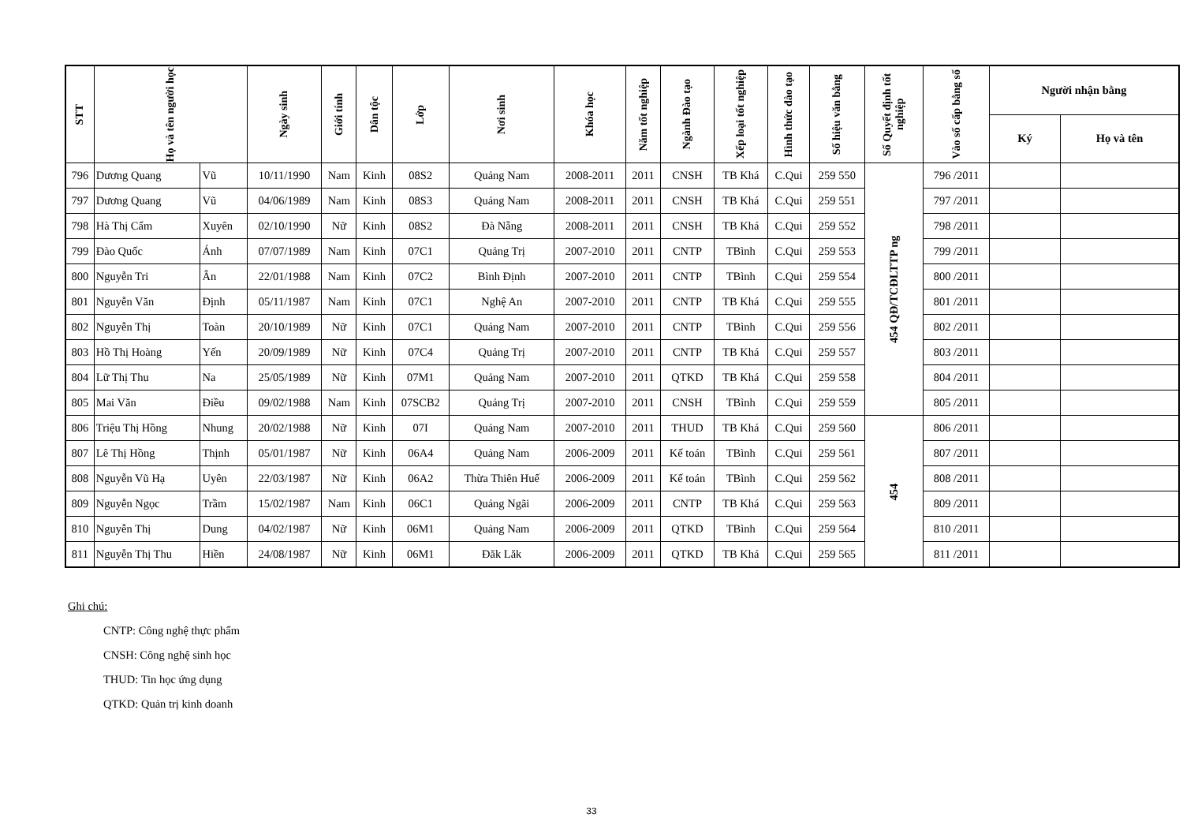| STT | Họ và tên người học | | Ngày sinh | Giới tính | Dân tộc | Lớp | Nơi sinh | Khóa học | Năm tốt nghiệp | Ngành Đào tạo | Xếp loại tốt nghiệp | Hình thức đào tạo | Số hiệu văn bằng | Số Quyết định tốt nghiệp | Vào số cấp bằng số | Người nhận bằng | |
| --- | --- | --- | --- | --- | --- | --- | --- | --- | --- | --- | --- | --- | --- | --- | --- | --- | --- |
| | | | | | | | | | | | | | | | | Ký | Họ và tên |
| 796 | Dương Quang | Vũ | 10/11/1990 | Nam | Kinh | 08S2 | Quảng Nam | 2008-2011 | 2011 | CNSH | TB Khá | C.Qui | 259 550 | 454 QĐ/TCĐLTTP ng | 796 /2011 | | |
| 797 | Dương Quang | Vũ | 04/06/1989 | Nam | Kinh | 08S3 | Quảng Nam | 2008-2011 | 2011 | CNSH | TB Khá | C.Qui | 259 551 | | 797 /2011 | | |
| 798 | Hà Thị Cẩm | Xuyên | 02/10/1990 | Nữ | Kinh | 08S2 | Đà Nẵng | 2008-2011 | 2011 | CNSH | TB Khá | C.Qui | 259 552 | | 798 /2011 | | |
| 799 | Đào Quốc | Ánh | 07/07/1989 | Nam | Kinh | 07C1 | Quảng Trị | 2007-2010 | 2011 | CNTP | TBình | C.Qui | 259 553 | | 799 /2011 | | |
| 800 | Nguyễn Tri | Ân | 22/01/1988 | Nam | Kinh | 07C2 | Bình Định | 2007-2010 | 2011 | CNTP | TBình | C.Qui | 259 554 | | 800 /2011 | | |
| 801 | Nguyễn Văn | Định | 05/11/1987 | Nam | Kinh | 07C1 | Nghệ An | 2007-2010 | 2011 | CNTP | TB Khá | C.Qui | 259 555 | | 801 /2011 | | |
| 802 | Nguyễn Thị | Toàn | 20/10/1989 | Nữ | Kinh | 07C1 | Quảng Nam | 2007-2010 | 2011 | CNTP | TBình | C.Qui | 259 556 | | 802 /2011 | | |
| 803 | Hồ Thị Hoàng | Yến | 20/09/1989 | Nữ | Kinh | 07C4 | Quảng Trị | 2007-2010 | 2011 | CNTP | TB Khá | C.Qui | 259 557 | | 803 /2011 | | |
| 804 | Lữ Thị Thu | Na | 25/05/1989 | Nữ | Kinh | 07M1 | Quảng Nam | 2007-2010 | 2011 | QTKD | TB Khá | C.Qui | 259 558 | | 804 /2011 | | |
| 805 | Mai Văn | Điều | 09/02/1988 | Nam | Kinh | 07SCB2 | Quảng Trị | 2007-2010 | 2011 | CNSH | TBình | C.Qui | 259 559 | | 805 /2011 | | |
| 806 | Triệu Thị Hồng | Nhung | 20/02/1988 | Nữ | Kinh | 07I | Quảng Nam | 2007-2010 | 2011 | THUD | TB Khá | C.Qui | 259 560 | 454 | 806 /2011 | | |
| 807 | Lê Thị Hồng | Thịnh | 05/01/1987 | Nữ | Kinh | 06A4 | Quảng Nam | 2006-2009 | 2011 | Kế toán | TBình | C.Qui | 259 561 | | 807 /2011 | | |
| 808 | Nguyễn Vũ Hạ | Uyên | 22/03/1987 | Nữ | Kinh | 06A2 | Thừa Thiên Huế | 2006-2009 | 2011 | Kế toán | TBình | C.Qui | 259 562 | | 808 /2011 | | |
| 809 | Nguyễn Ngọc | Trầm | 15/02/1987 | Nam | Kinh | 06C1 | Quảng Ngãi | 2006-2009 | 2011 | CNTP | TB Khá | C.Qui | 259 563 | | 809 /2011 | | |
| 810 | Nguyễn Thị | Dung | 04/02/1987 | Nữ | Kinh | 06M1 | Quảng Nam | 2006-2009 | 2011 | QTKD | TBình | C.Qui | 259 564 | | 810 /2011 | | |
| 811 | Nguyễn Thị Thu | Hiền | 24/08/1987 | Nữ | Kinh | 06M1 | Đăk Lăk | 2006-2009 | 2011 | QTKD | TB Khá | C.Qui | 259 565 | | 811 /2011 | | |
Ghi chú:
CNTP: Công nghệ thực phẩm
CNSH: Công nghệ sinh học
THUD: Tin học ứng dụng
QTKD: Quản trị kinh doanh
33